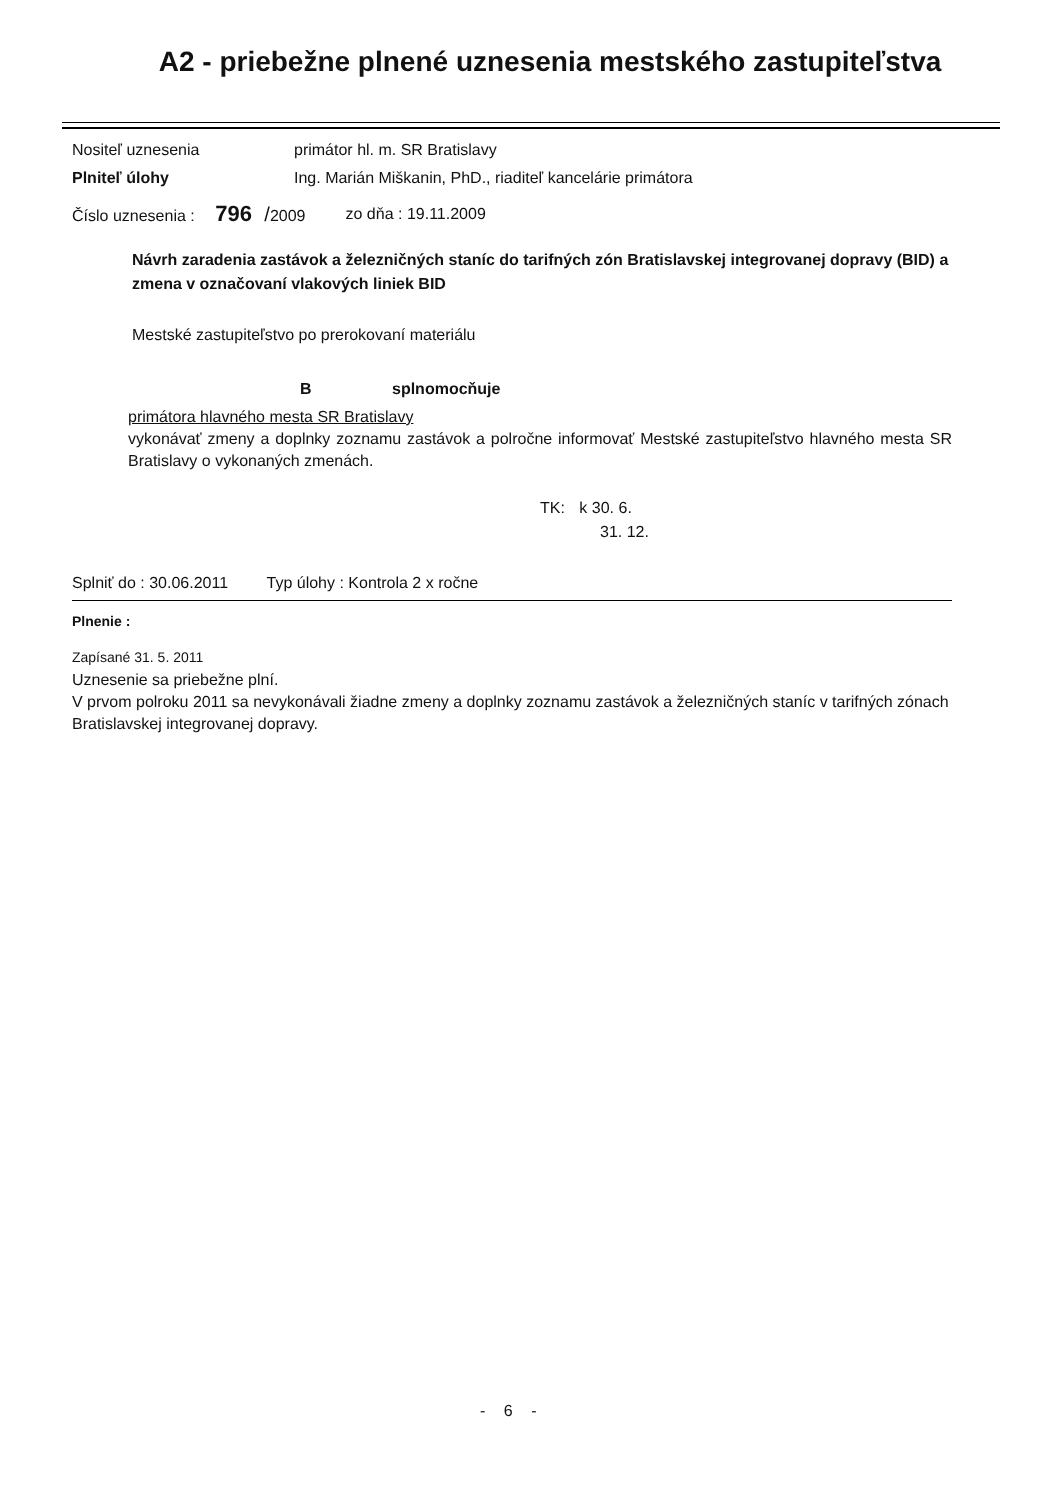A2 - priebežne plnené uznesenia mestského zastupiteľstva
Nositeľ uznesenia primátor hl. m. SR Bratislavy
Plniteľ úlohy Ing. Marián Miškanin, PhD., riaditeľ kancelárie primátora
Číslo uznesenia : 796 /2009 zo dňa : 19.11.2009
Návrh zaradenia zastávok a železničných staníc do tarifných zón Bratislavskej integrovanej dopravy (BID) a zmena v označovaní vlakových liniek BID
Mestské zastupiteľstvo po prerokovaní materiálu
B splnomocňuje
primátora hlavného mesta SR Bratislavy
vykonávať zmeny a doplnky zoznamu zastávok a polročne informovať Mestské zastupiteľstvo hlavného mesta SR Bratislavy o vykonaných zmenách.
TK: k 30. 6.
31. 12.
Splniť do : 30.06.2011 Typ úlohy : Kontrola 2 x ročne
Plnenie :
Zapísané 31. 5. 2011
Uznesenie sa priebežne plní.
V prvom polroku 2011 sa nevykonávali žiadne zmeny a doplnky zoznamu zastávok a železničných staníc v tarifných zónach Bratislavskej integrovanej dopravy.
- 6 -